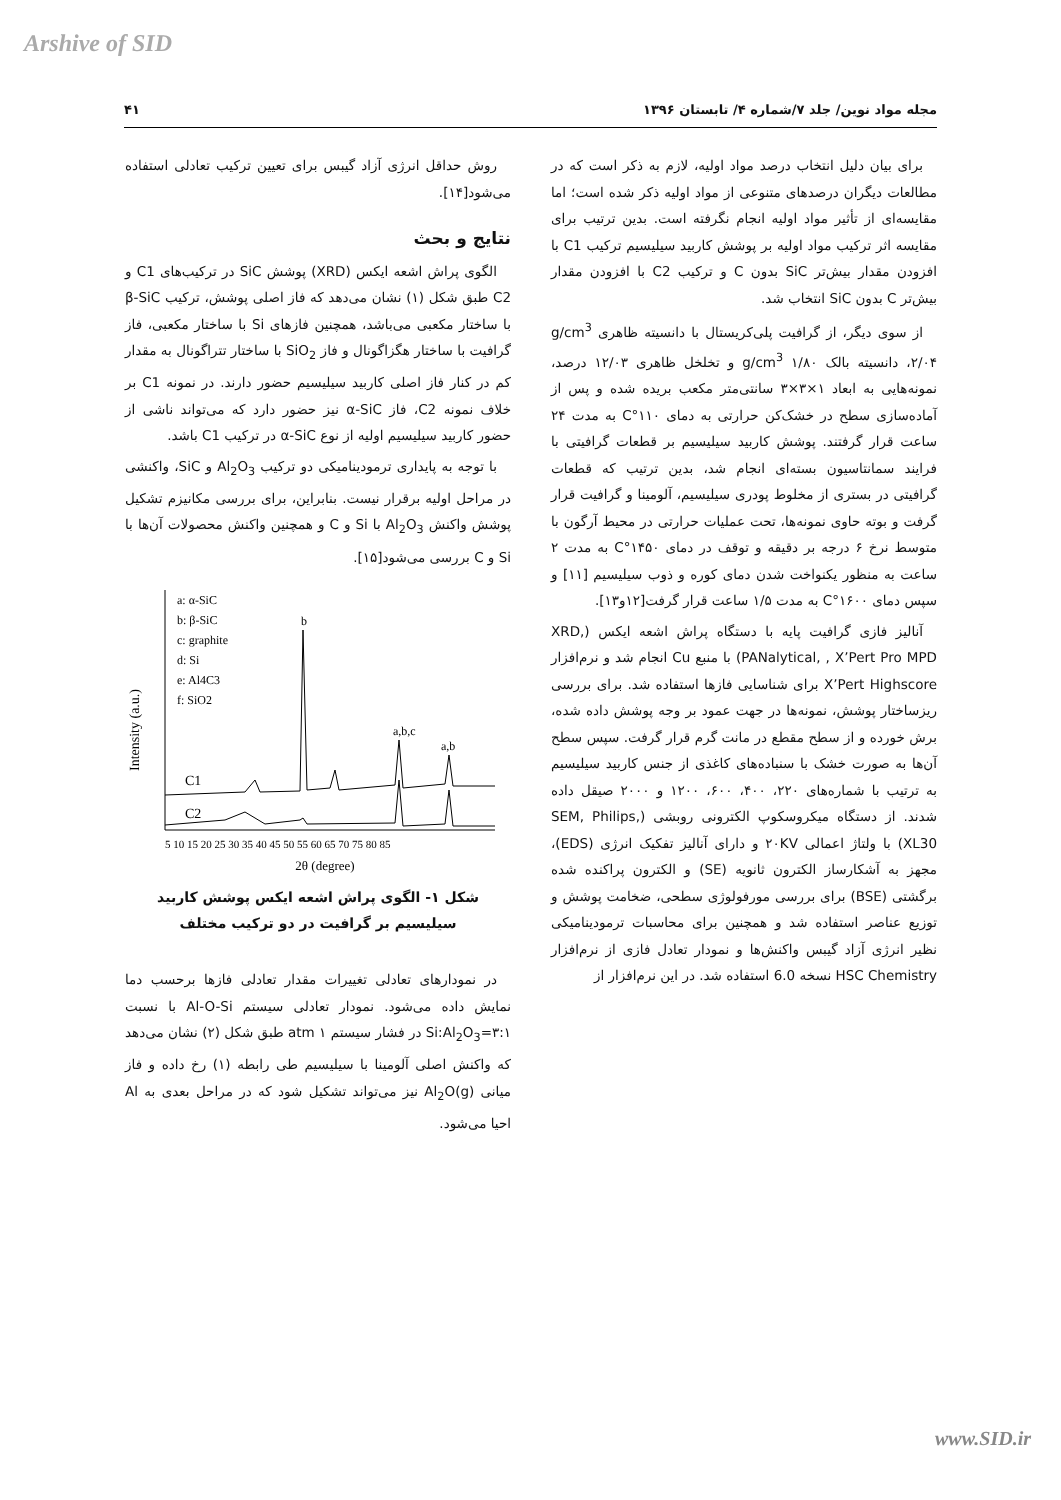Arshive of SID
مجله مواد نوین/ جلد ۷/شماره ۴/ تابستان ۱۳۹۶ ۴۱
برای بیان دلیل انتخاب درصد مواد اولیه، لازم به ذکر است که در مطالعات دیگران درصدهای متنوعی از مواد اولیه ذکر شده است؛ اما مقایسه‌ای از تأثیر مواد اولیه انجام نگرفته است. بدین ترتیب برای مقایسه اثر ترکیب مواد اولیه بر پوشش کاربید سیلیسیم ترکیب C1 با افزودن مقدار بیش‌تر SiC بدون C و ترکیب C2 با افزودن مقدار بیش‌تر C بدون SiC انتخاب شد.
از سوی دیگر، از گرافیت پلی‌کریستال با دانسیته ظاهری g/cm<sup>3</sup> ۲/۰۴، دانسیته بالک g/cm<sup>3</sup> ۱/۸۰ و تخلخل ظاهری ۱۲/۰۳ درصد، نمونه‌هایی به ابعاد ۱×۳×۳ سانتی‌متر مکعب بریده شده و پس از آماده‌سازی سطح در خشک‌کن حرارتی به دمای ۱۱۰°C به مدت ۲۴ ساعت قرار گرفتند. پوشش کاربید سیلیسیم بر قطعات گرافیتی با فرایند سمانتاسیون بسته‌ای انجام شد، بدین ترتیب که قطعات گرافیتی در بستری از مخلوط پودری سیلیسیم، آلومینا و گرافیت قرار گرفت و بوته حاوی نمونه‌ها، تحت عملیات حرارتی در محیط آرگون با متوسط نرخ ۶ درجه بر دقیقه و توقف در دمای ۱۴۵۰°C به مدت ۲ ساعت به منظور یکنواخت شدن دمای کوره و ذوب سیلیسیم [۱۱] و سپس دمای ۱۶۰۰°C به مدت ۱/۵ ساعت قرار گرفت[۱۲و۱۳].
آنالیز فازی گرافیت پایه با دستگاه پراش اشعه ایکس (XRD, PANalytical, , X’Pert Pro MPD) با منبع Cu انجام شد و نرم‌افزار X’Pert Highscore برای شناسایی فازها استفاده شد. برای بررسی ریزساختار پوشش، نمونه‌ها در جهت عمود بر وجه پوشش داده شده، برش خورده و از سطح مقطع در مانت گرم قرار گرفت. سپس سطح آن‌ها به صورت خشک با سنباده‌های کاغذی از جنس کاربید سیلیسیم به ترتیب با شماره‌های ۲۲۰، ۴۰۰، ۶۰۰، ۱۲۰۰ و ۲۰۰۰ صیقل داده شدند. از دستگاه میکروسکوپ الکترونی روبشی (SEM, Philips, XL30) با ولتاژ اعمالی ۲۰KV و دارای آنالیز تفکیک انرژی (EDS)، مجهز به آشکارساز الکترون ثانویه (SE) و الکترون پراکنده شده برگشتی (BSE) برای بررسی مورفولوژی سطحی، ضخامت پوشش و توزیع عناصر استفاده شد و همچنین برای محاسبات ترمودینامیکی نظیر انرژی آزاد گیبس واکنش‌ها و نمودار تعادل فازی از نرم‌افزار HSC Chemistry نسخه 6.0 استفاده شد. در این نرم‌افزار از
روش حداقل انرژی آزاد گیبس برای تعیین ترکیب تعادلی استفاده می‌شود[۱۴].
نتایج و بحث
الگوی پراش اشعه ایکس (XRD) پوشش SiC در ترکیب‌های C1 و C2 طبق شکل (۱) نشان می‌دهد که فاز اصلی پوشش، ترکیب β-SiC با ساختار مکعبی می‌باشد، همچنین فازهای Si با ساختار مکعبی، فاز گرافیت با ساختار هگزاگونال و فاز SiO<sub>2</sub> با ساختار تتراگونال به مقدار کم در کنار فاز اصلی کاربید سیلیسیم حضور دارند. در نمونه C1 بر خلاف نمونه C2، فاز α-SiC نیز حضور دارد که می‌تواند ناشی از حضور کاربید سیلیسیم اولیه از نوع α-SiC در ترکیب C1 باشد.
با توجه به پایداری ترمودینامیکی دو ترکیب Al<sub>2</sub>O<sub>3</sub> و SiC، واکنشی در مراحل اولیه برقرار نیست. بنابراین، برای بررسی مکانیزم تشکیل پوشش واکنش Al<sub>2</sub>O<sub>3</sub> با Si و C و همچنین واکنش محصولات آن‌ها با Si و C بررسی می‌شود[۱۵].
Intensity (a.u.)
a: α-SiC
b: β-SiC
c: graphite
d: Si
e: Al4C3
f: SiO2
C1
C2
b
a,b,c
a,b
5 10 15 20 25 30 35 40 45 50 55 60 65 70 75 80 85
2θ (degree)
شکل ۱- الگوی پراش اشعه ایکس پوشش کاربید سیلیسیم بر گرافیت در دو ترکیب مختلف
در نمودارهای تعادلی تغییرات مقدار تعادلی فازها برحسب دما نمایش داده می‌شود. نمودار تعادلی سیستم Al-O-Si با نسبت Si:Al<sub>2</sub>O<sub>3</sub>=۳:۱ در فشار سیستم atm ۱ طبق شکل (۲) نشان می‌دهد که واکنش اصلی آلومینا با سیلیسیم طی رابطه (۱) رخ داده و فاز میانی Al<sub>2</sub>O(g) نیز می‌تواند تشکیل شود که در مراحل بعدی به Al احیا می‌شود.
www.SID.ir